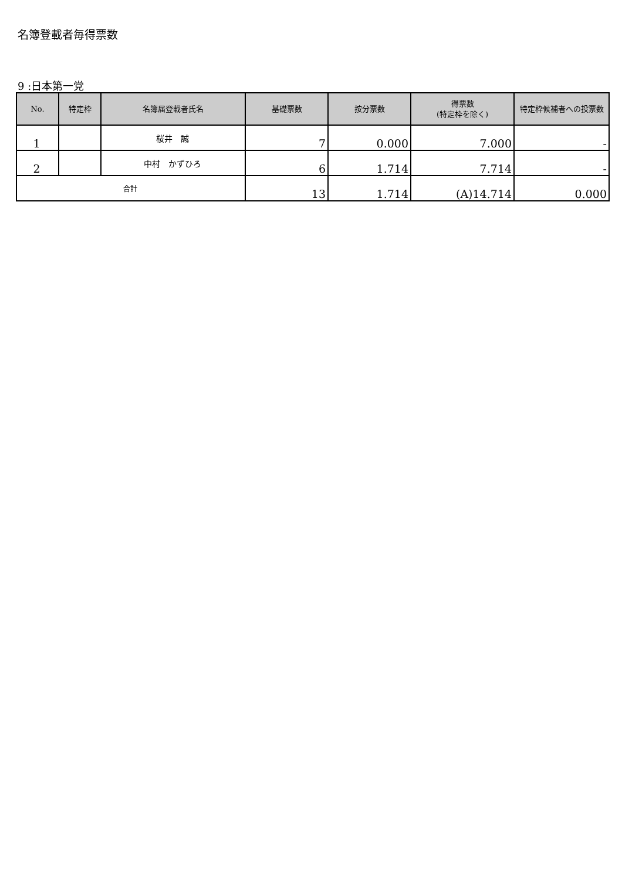名簿登載者毎得票数
9 :日本第一党
| No. | 特定枠 | 名簿届登載者氏名 | 基礎票数 | 按分票数 | 得票数 (特定枠を除く) | 特定枠候補者への投票数 |
| --- | --- | --- | --- | --- | --- | --- |
| 1 | | 桜井 誠 | 7 | 0.000 | 7.000 | - |
| 2 | | 中村 かずひろ | 6 | 1.714 | 7.714 | - |
| 合計 | | | 13 | 1.714 | (A)14.714 | 0.000 |